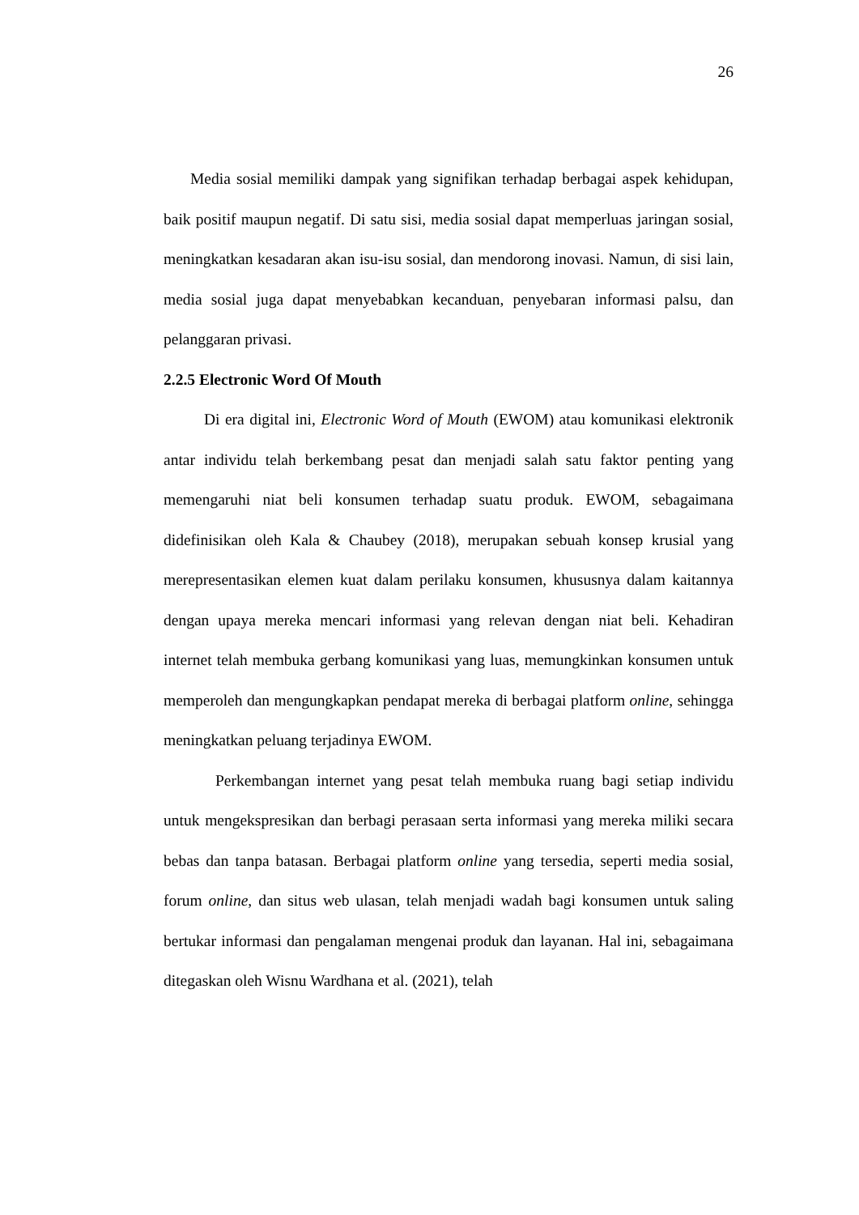26
Media sosial memiliki dampak yang signifikan terhadap berbagai aspek kehidupan, baik positif maupun negatif. Di satu sisi, media sosial dapat memperluas jaringan sosial, meningkatkan kesadaran akan isu-isu sosial, dan mendorong inovasi. Namun, di sisi lain, media sosial juga dapat menyebabkan kecanduan, penyebaran informasi palsu, dan pelanggaran privasi.
2.2.5 Electronic Word Of Mouth
Di era digital ini, Electronic Word of Mouth (EWOM) atau komunikasi elektronik antar individu telah berkembang pesat dan menjadi salah satu faktor penting yang memengaruhi niat beli konsumen terhadap suatu produk. EWOM, sebagaimana didefinisikan oleh Kala & Chaubey (2018), merupakan sebuah konsep krusial yang merepresentasikan elemen kuat dalam perilaku konsumen, khususnya dalam kaitannya dengan upaya mereka mencari informasi yang relevan dengan niat beli. Kehadiran internet telah membuka gerbang komunikasi yang luas, memungkinkan konsumen untuk memperoleh dan mengungkapkan pendapat mereka di berbagai platform online, sehingga meningkatkan peluang terjadinya EWOM.
Perkembangan internet yang pesat telah membuka ruang bagi setiap individu untuk mengekspresikan dan berbagi perasaan serta informasi yang mereka miliki secara bebas dan tanpa batasan. Berbagai platform online yang tersedia, seperti media sosial, forum online, dan situs web ulasan, telah menjadi wadah bagi konsumen untuk saling bertukar informasi dan pengalaman mengenai produk dan layanan. Hal ini, sebagaimana ditegaskan oleh Wisnu Wardhana et al. (2021), telah